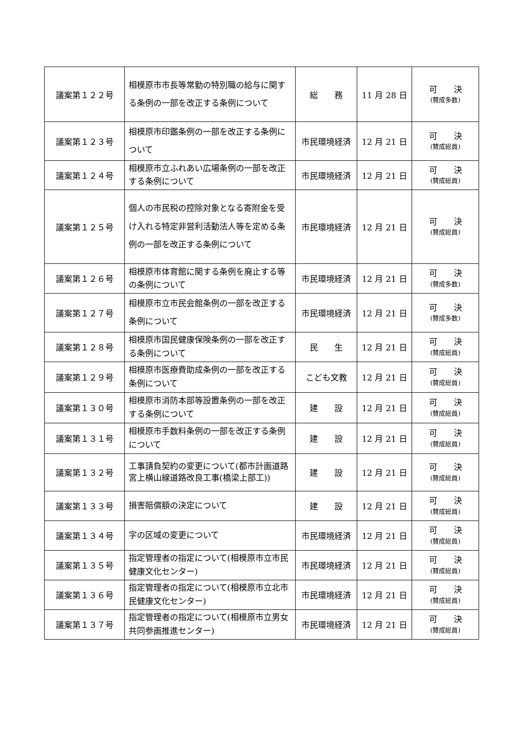| 議案第１２２号 | 相模原市市長等常勤の特別職の給与に関する条例の一部を改正する条例について | 総 務 | 11 月 28 日 | 可 決 (賛成多数) |
| 議案第１２３号 | 相模原市印鑑条例の一部を改正する条例について | 市民環境経済 | 12 月 21 日 | 可 決 (賛成総員) |
| 議案第１２４号 | 相模原市立ふれあい広場条例の一部を改正する条例について | 市民環境経済 | 12 月 21 日 | 可 決 (賛成総員) |
| 議案第１２５号 | 個人の市民税の控除対象となる寄附金を受け入れる特定非営利活動法人等を定める条例の一部を改正する条例について | 市民環境経済 | 12 月 21 日 | 可 決 (賛成総員) |
| 議案第１２６号 | 相模原市体育館に関する条例を廃止する等の条例について | 市民環境経済 | 12 月 21 日 | 可 決 (賛成多数) |
| 議案第１２７号 | 相模原市立市民会館条例の一部を改正する条例について | 市民環境経済 | 12 月 21 日 | 可 決 (賛成多数) |
| 議案第１２８号 | 相模原市国民健康保険条例の一部を改正する条例について | 民 生 | 12 月 21 日 | 可 決 (賛成総員) |
| 議案第１２９号 | 相模原市医療費助成条例の一部を改正する条例について | こども文教 | 12 月 21 日 | 可 決 (賛成総員) |
| 議案第１３０号 | 相模原市消防本部等設置条例の一部を改正する条例について | 建 設 | 12 月 21 日 | 可 決 (賛成総員) |
| 議案第１３１号 | 相模原市手数料条例の一部を改正する条例について | 建 設 | 12 月 21 日 | 可 決 (賛成総員) |
| 議案第１３２号 | 工事請負契約の変更について(都市計画道路宮上横山線道路改良工事(橋梁上部工)) | 建 設 | 12 月 21 日 | 可 決 (賛成総員) |
| 議案第１３３号 | 損害賠償額の決定について | 建 設 | 12 月 21 日 | 可 決 (賛成総員) |
| 議案第１３４号 | 字の区域の変更について | 市民環境経済 | 12 月 21 日 | 可 決 (賛成総員) |
| 議案第１３５号 | 指定管理者の指定について(相模原市立市民健康文化センター) | 市民環境経済 | 12 月 21 日 | 可 決 (賛成総員) |
| 議案第１３６号 | 指定管理者の指定について(相模原市立北市民健康文化センター) | 市民環境経済 | 12 月 21 日 | 可 決 (賛成総員) |
| 議案第１３７号 | 指定管理者の指定について(相模原市立男女共同参画推進センター) | 市民環境経済 | 12 月 21 日 | 可 決 (賛成総員) |